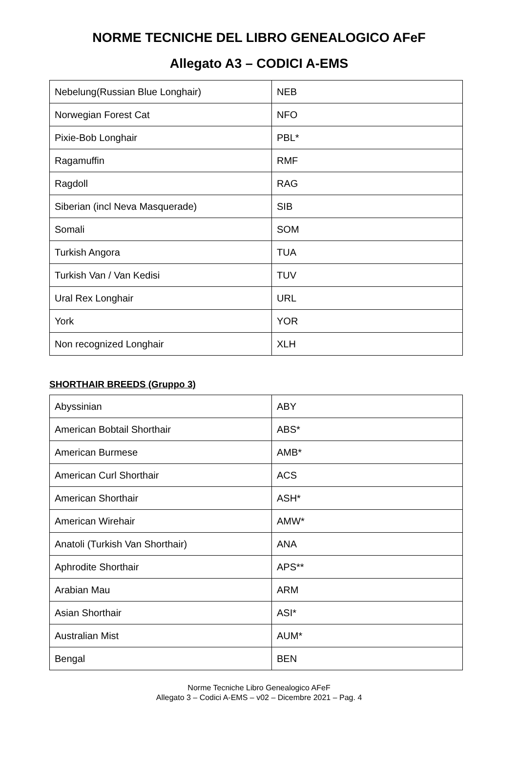NORME TECNICHE DEL LIBRO GENEALOGICO AFeF
Allegato A3 – CODICI A-EMS
| Nebelung(Russian Blue Longhair) | NEB |
| Norwegian Forest Cat | NFO |
| Pixie-Bob Longhair | PBL* |
| Ragamuffin | RMF |
| Ragdoll | RAG |
| Siberian (incl Neva Masquerade) | SIB |
| Somali | SOM |
| Turkish Angora | TUA |
| Turkish Van / Van Kedisi | TUV |
| Ural Rex Longhair | URL |
| York | YOR |
| Non recognized Longhair | XLH |
SHORTHAIR BREEDS (Gruppo 3)
| Abyssinian | ABY |
| American Bobtail Shorthair | ABS* |
| American Burmese | AMB* |
| American Curl Shorthair | ACS |
| American Shorthair | ASH* |
| American Wirehair | AMW* |
| Anatoli (Turkish Van Shorthair) | ANA |
| Aphrodite Shorthair | APS** |
| Arabian Mau | ARM |
| Asian Shorthair | ASI* |
| Australian Mist | AUM* |
| Bengal | BEN |
Norme Tecniche Libro Genealogico AFeF
Allegato 3 – Codici A-EMS – v02 – Dicembre 2021 – Pag. 4